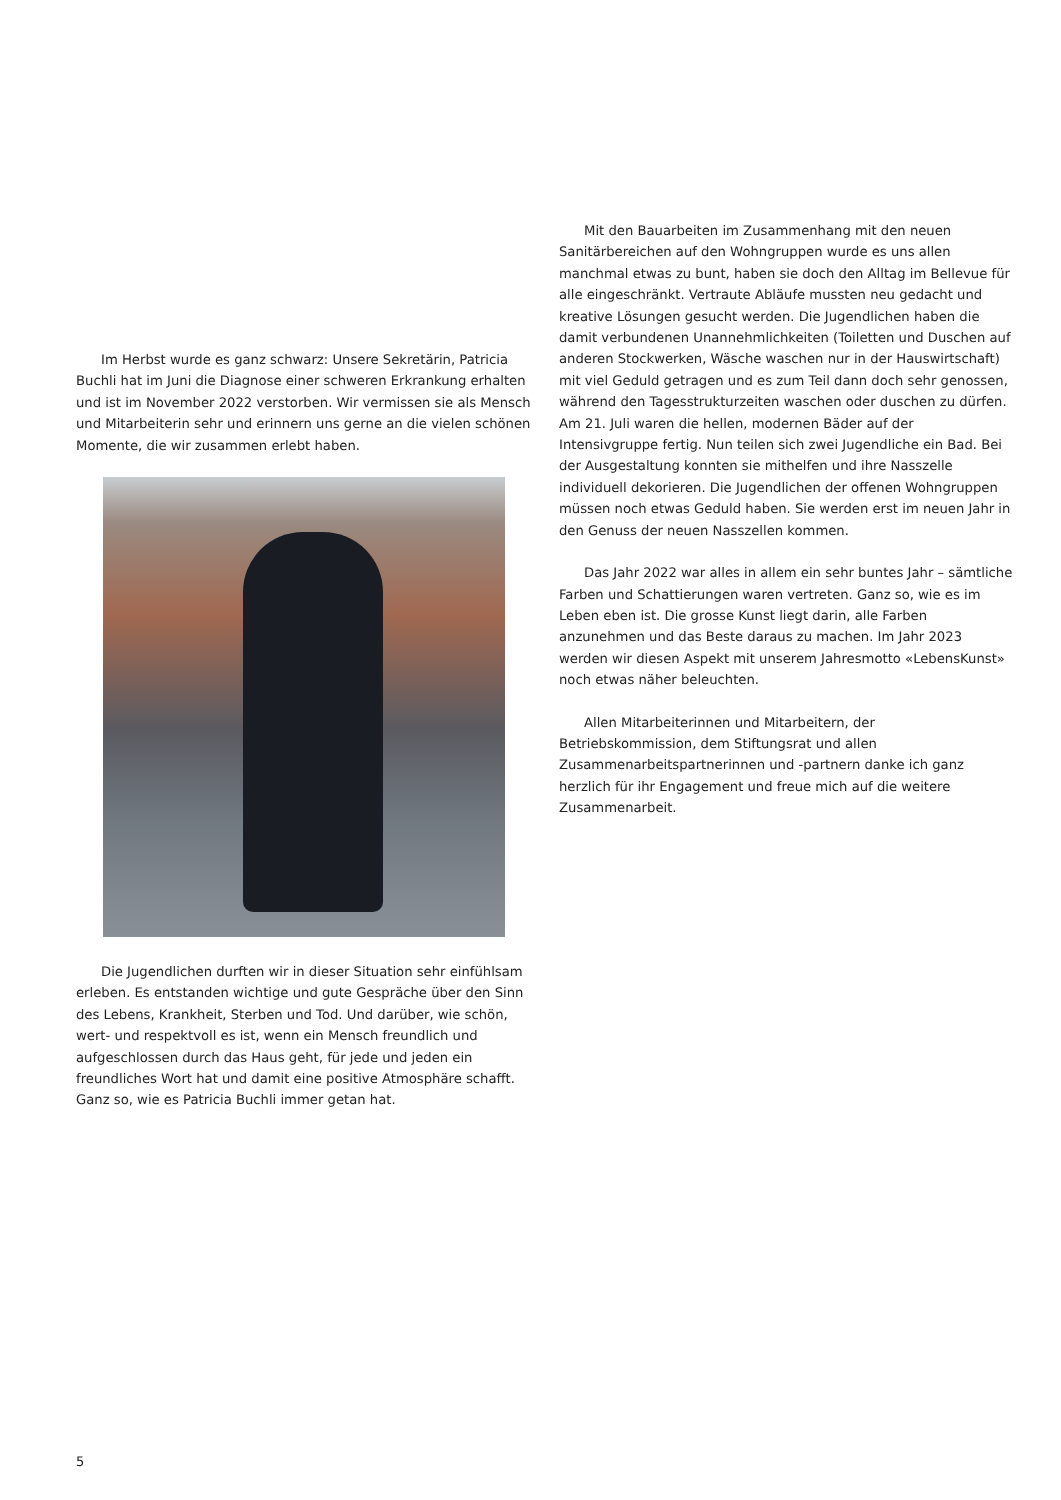Im Herbst wurde es ganz schwarz: Unsere Sekretärin, Patricia Buchli hat im Juni die Diagnose einer schweren Erkrankung erhalten und ist im November 2022 verstorben. Wir vermissen sie als Mensch und Mitarbeiterin sehr und erinnern uns gerne an die vielen schönen Momente, die wir zusammen erlebt haben.
Die Jugendlichen durften wir in dieser Situation sehr einfühlsam erleben. Es entstanden wichtige und gute Gespräche über den Sinn des Lebens, Krankheit, Sterben und Tod. Und darüber, wie schön, wert- und respektvoll es ist, wenn ein Mensch freundlich und aufgeschlossen durch das Haus geht, für jede und jeden ein freundliches Wort hat und damit eine positive Atmosphäre schafft. Ganz so, wie es Patricia Buchli immer getan hat.
Mit den Bauarbeiten im Zusammenhang mit den neuen Sanitärbereichen auf den Wohngruppen wurde es uns allen manchmal etwas zu bunt, haben sie doch den Alltag im Bellevue für alle eingeschränkt. Vertraute Abläufe mussten neu gedacht und kreative Lösungen gesucht werden. Die Jugendlichen haben die damit verbundenen Unannehmlichkeiten (Toiletten und Duschen auf anderen Stockwerken, Wäsche waschen nur in der Hauswirtschaft) mit viel Geduld getragen und es zum Teil dann doch sehr genossen, während den Tagesstrukturzeiten waschen oder duschen zu dürfen. Am 21. Juli waren die hellen, modernen Bäder auf der Intensivgruppe fertig. Nun teilen sich zwei Jugendliche ein Bad. Bei der Ausgestaltung konnten sie mithelfen und ihre Nasszelle individuell dekorieren. Die Jugendlichen der offenen Wohngruppen müssen noch etwas Geduld haben. Sie werden erst im neuen Jahr in den Genuss der neuen Nasszellen kommen.
Das Jahr 2022 war alles in allem ein sehr buntes Jahr – sämtliche Farben und Schattierungen waren vertreten. Ganz so, wie es im Leben eben ist. Die grosse Kunst liegt darin, alle Farben anzunehmen und das Beste daraus zu machen. Im Jahr 2023 werden wir diesen Aspekt mit unserem Jahresmotto «LebensKunst» noch etwas näher beleuchten.
Allen Mitarbeiterinnen und Mitarbeitern, der Betriebskommission, dem Stiftungsrat und allen Zusammenarbeitspartnerinnen und -partnern danke ich ganz herzlich für ihr Engagement und freue mich auf die weitere Zusammenarbeit.
5